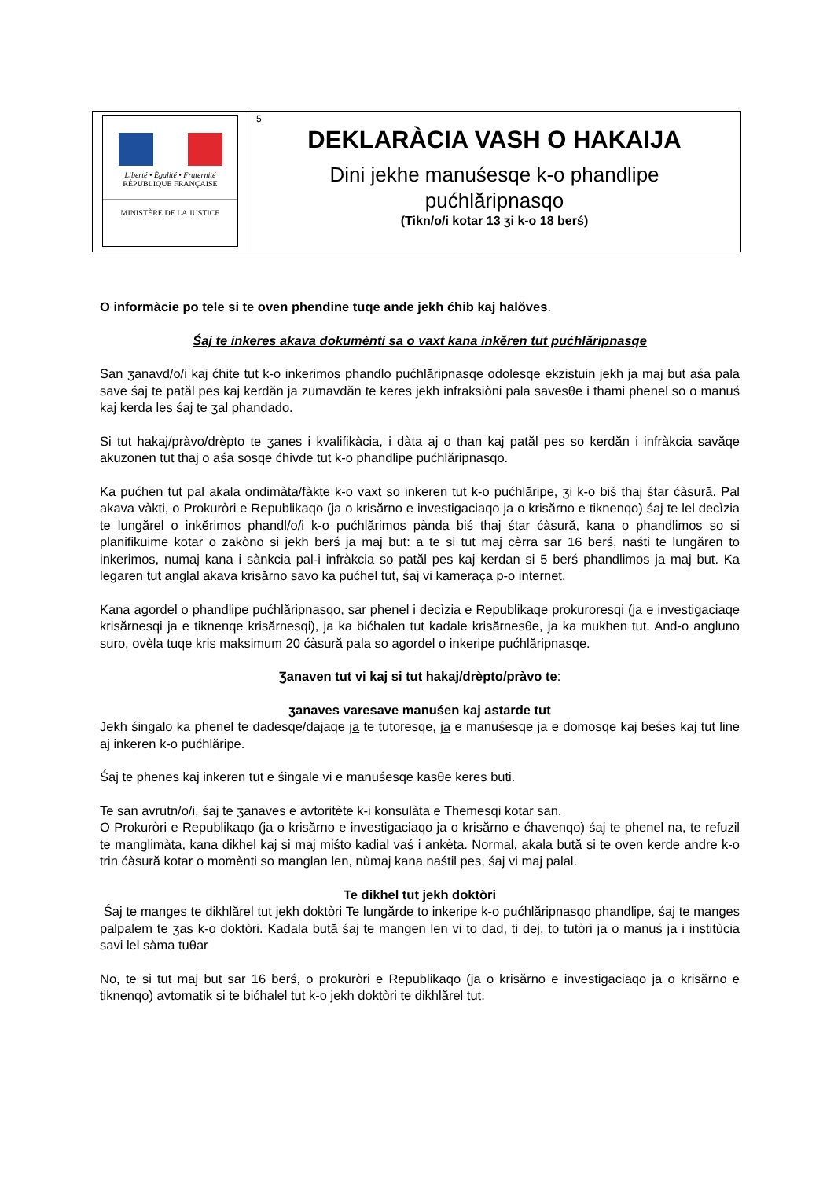Liberté • Égalité • Fraternité
RÉPUBLIQUE FRANÇAISE
MINISTÈRE DE LA JUSTICE
5
DEKLARÀCIA VASH O HAKAIJA
Dini jekhe manuśesqe k-o phandlipe
pućhlăripnasqo
(Tikn/o/i kotar 13 ʒi k-o 18 berś)
O informàcie po tele si te oven phendine tuqe ande jekh ćhib kaj halŏves.
Śaj te inkeres akava dokumènti sa o vaxt kana inkĕren tut pućhlăripnasqe
San ʒanavd/o/i kaj ćhite tut k-o inkerimos phandlo pućhlăripnasqe odolesqe ekzistuin jekh ja maj but aśa pala save śaj te patăl pes kaj kerdăn ja zumavdăn te keres jekh infraksiòni pala savesθe i thami phenel so o manuś kaj kerda les śaj te ʒal phandado.
Si tut hakaj/pràvo/drèpto te ʒanes i kvalifikàcia, i dàta aj o than kaj patăl pes so kerdăn i infràkcia savăqe akuzonen tut thaj o aśa sosqe ćhivde tut k-o phandlipe pućhlăripnasqo.
Ka pućhen tut pal akala ondimàta/fàkte k-o vaxt so inkeren tut k-o pućhlăripe, ʒi k-o biś thaj śtar ćàsură. Pal akava vàkti, o Prokuròri e Republikaqo (ja o krisărno e investigaciaqo ja o krisărno e tiknenqo) śaj te lel decìzia te lungărel o inkĕrimos phandl/o/i k-o pućhlărimos pànda biś thaj śtar ćàsură, kana o phandlimos so si planifikuime kotar o zakòno si jekh berś ja maj but: a te si tut maj cèrra sar 16 berś, naśti te lungăren to inkerimos, numaj kana i sànkcia pal-i infràkcia so patăl pes kaj kerdan si 5 berś phandlimos ja maj but. Ka legaren tut anglal akava krisărno savo ka pućhel tut, śaj vi kameraça p-o internet.
Kana agordel o phandlipe pućhlăripnasqo, sar phenel i decìzia e Republikaqe prokuroresqi (ja e investigaciaqe krisărnesqi ja e tiknenqe krisărnesqi), ja ka bićhalen tut kadale krisărnesθe, ja ka mukhen tut. And-o angluno suro, ovèla tuqe kris maksimum 20 ćàsură pala so agordel o inkeripe pućhlăripnasqe.
Ʒanaven tut vi kaj si tut hakaj/drèpto/pràvo te:
ʒanaves varesave manuśen kaj astarde tut
Jekh śingalo ka phenel te dadesqe/dajaqe ja te tutoresqe, ja e manuśesqe ja e domosqe kaj beśes kaj tut line aj inkeren k-o pućhlăripe.
Śaj te phenes kaj inkeren tut e śingale vi e manuśesqe kasθe keres buti.
Te san avrutn/o/i, śaj te ʒanaves e avtoritète k-i konsulàta e Themesqi kotar san.
O Prokuròri e Republikaqo (ja o krisărno e investigaciaqo ja o krisărno e ćhavenqo) śaj te phenel na, te refuzil te manglimàta, kana dikhel kaj si maj miśto kadial vaś i ankèta. Normal, akala bută si te oven kerde andre k-o trin ćàsură kotar o momènti so manglan len, nùmaj kana naśtil pes, śaj vi maj palal.
Te dikhel tut jekh doktòri
Śaj te manges te dikhlărel tut jekh doktòri Te lungărde to inkeripe k-o pućhlăripnasqo phandlipe, śaj te manges palpalem te ʒas k-o doktòri. Kadala bută śaj te mangen len vi to dad, ti dej, to tutòri ja o manuś ja i institùcia savi lel sàma tuθar
No, te si tut maj but sar 16 berś, o prokuròri e Republikaqo (ja o krisărno e investigaciaqo ja o krisărno e tiknenqo) avtomatik si te bićhalel tut k-o jekh doktòri te dikhlărel tut.